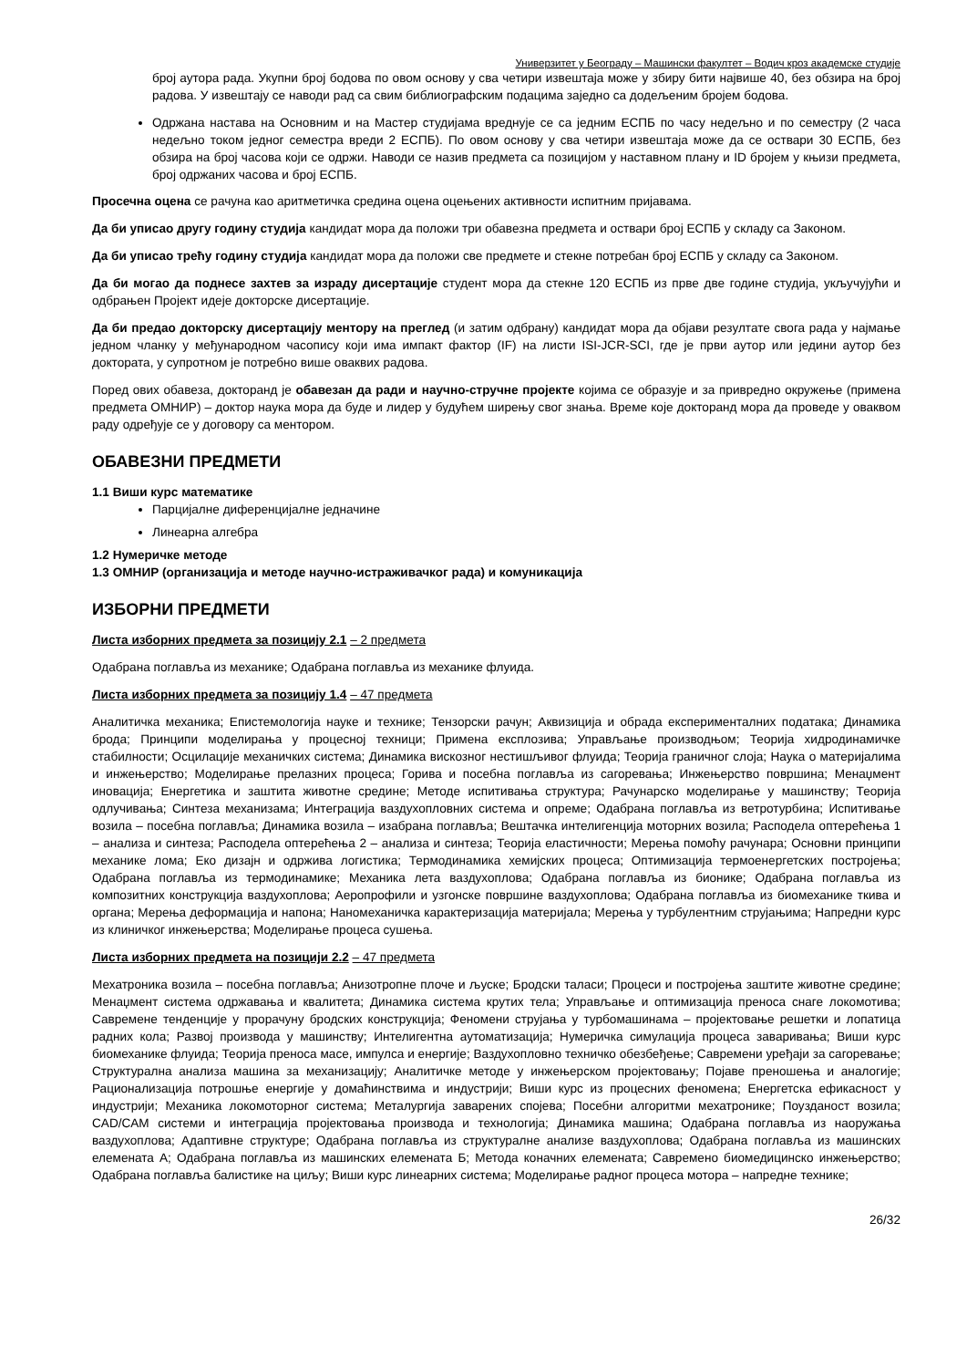Универзитет у Београду – Машински факултет – Водич кроз академске студије
број аутора рада. Укупни број бодова по овом основу у сва четири извештаја може у збиру бити највише 40, без обзира на број радова. У извештају се наводи рад са свим библиографским подацима заједно са додељеним бројем бодова.
Одржана настава на Основним и на Мастер студијама вреднује се са једним ЕСПБ по часу недељно и по семестру (2 часа недељно током једног семестра вреди 2 ЕСПБ). По овом основу у сва четири извештаја може да се оствари 30 ЕСПБ, без обзира на број часова који се одржи. Наводи се назив предмета са позицијом у наставном плану и ID бројем у књизи предмета, број одржаних часова и број ЕСПБ.
Просечна оцена се рачуна као аритметичка средина оцена оцењених активности испитним пријавама.
Да би уписао другу годину студија кандидат мора да положи три обавезна предмета и оствари број ЕСПБ у складу са Законом.
Да би уписао трећу годину студија кандидат мора да положи све предмете и стекне потребан број ЕСПБ у складу са Законом.
Да би могао да поднесе захтев за израду дисертације студент мора да стекне 120 ЕСПБ из прве две године студија, укључујући и одбрањен Пројект идеје докторске дисертације.
Да би предао докторску дисертацију ментору на преглед (и затим одбрану) кандидат мора да објави резултате свога рада у најмање једном чланку у међународном часопису који има импакт фактор (IF) на листи ISI-JCR-SCI, где је први аутор или једини аутор без доктората, у супротном је потребно више оваквих радова.
Поред ових обавеза, докторанд је обавезан да ради и научно-стручне пројекте којима се образује и за привредно окружење (примена предмета ОМНИР) – доктор наука мора да буде и лидер у будућем ширењу свог знања. Време које докторанд мора да проведе у оваквом раду одређује се у договору са ментором.
ОБАВЕЗНИ ПРЕДМЕТИ
1.1 Виши курс математике
Парцијалне диференцијалне једначине
Линеарна алгебра
1.2 Нумеричке методе
1.3 ОМНИР (организација и методе научно-истраживачког рада) и комуникација
ИЗБОРНИ ПРЕДМЕТИ
Листа изборних предмета за позицију 2.1 – 2 предмета
Одабрана поглавља из механике; Одабрана поглавља из механике флуида.
Листа изборних предмета за позицију 1.4 – 47 предмета
Аналитичка механика; Епистемологија науке и технике; Тензорски рачун; Аквизиција и обрада експерименталних података; Динамика брода; Принципи моделирања у процесној техници; Примена експлозива; Управљање производњом; Теорија хидродинамичке стабилности; Осцилације механичких система; Динамика вискозног нестишљивог флуида; Теорија граничног слоја; Наука о материјалима и инжењерство; Моделирање прелазних процеса; Горива и посебна поглавља из сагоревања; Инжењерство површина; Менаџмент иновација; Енергетика и заштита животне средине; Методе испитивања структура; Рачунарско моделирање у машинству; Теорија одлучивања; Синтеза механизама; Интеграција ваздухопловних система и опреме; Одабрана поглавља из ветротурбина; Испитивање возила – посебна поглавља; Динамика возила – изабрана поглавља; Вештачка интелигенција моторних возила; Расподела оптерећења 1 – анализа и синтеза; Расподела оптерећења 2 – анализа и синтеза; Теорија еластичности; Мерења помоћу рачунара; Основни принципи механике лома; Еко дизајн и одржива логистика; Термодинамика хемијских процеса; Оптимизација термоенергетских постројења; Одабрана поглавља из термодинамике; Механика лета ваздухоплова; Одабрана поглавља из бионике; Одабрана поглавља из композитних конструкција ваздухоплова; Аеропрофили и узгонске површине ваздухоплова; Одабрана поглавља из биомеханике ткива и органа; Мерења деформација и напона; Наномеханичка карактеризација материјала; Мерења у турбулентним струјањима; Напредни курс из клиничког инжењерства; Моделирање процеса сушења.
Листа изборних предмета на позицији 2.2 – 47 предмета
Мехатроника возила – посебна поглавља; Анизотропне плоче и љуске; Бродски таласи; Процеси и постројења заштите животне средине; Менаџмент система одржавања и квалитета; Динамика система крутих тела; Управљање и оптимизација преноса снаге локомотива; Савремене тенденције у прорачуну бродских конструкција; Феномени струјања у турбомашинама – пројектовање решетки и лопатица радних кола; Развој производа у машинству; Интелигентна аутоматизација; Нумеричка симулација процеса заваривања; Виши курс биомеханике флуида; Теорија преноса масе, импулса и енергије; Ваздухопловно техничко обезбеђење; Савремени уређаји за сагоревање; Структурална анализа машина за механизацију; Аналитичке методе у инжењерском пројектовању; Појаве преношења и аналогије; Рационализација потрошње енергије у домаћинствима и индустрији; Виши курс из процесних феномена; Енергетска ефикасност у индустрији; Механика локомоторног система; Металургија заварених спојева; Посебни алгоритми мехатронике; Поузданост возила; CAD/CAM системи и интеграција пројектовања производа и технологија; Динамика машина; Одабрана поглавља из наоружања ваздухоплова; Адаптивне структуре; Одабрана поглавља из структуралне анализе ваздухоплова; Одабрана поглавља из машинских елемената А; Одабрана поглавља из машинских елемената Б; Метода коначних елемената; Савремено биомедицинско инжењерство; Одабрана поглавља балистике на циљу; Виши курс линеарних система; Моделирање радног процеса мотора – напредне технике;
26/32